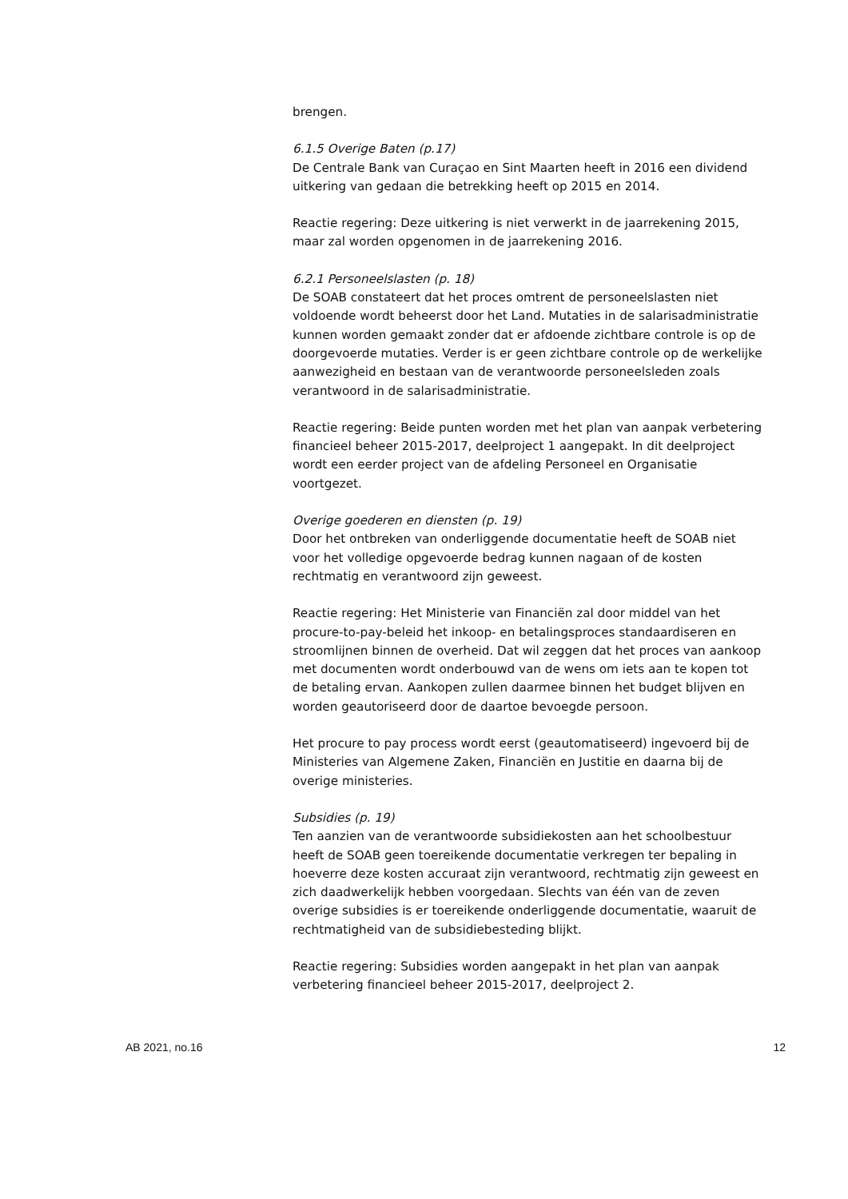brengen.
6.1.5 Overige Baten (p.17)
De Centrale Bank van Curaçao en Sint Maarten heeft in 2016 een dividend uitkering van gedaan die betrekking heeft op 2015 en 2014.
Reactie regering: Deze uitkering is niet verwerkt in de jaarrekening 2015, maar zal worden opgenomen in de jaarrekening 2016.
6.2.1 Personeelslasten (p. 18)
De SOAB constateert dat het proces omtrent de personeelslasten niet voldoende wordt beheerst door het Land. Mutaties in de salarisadministratie kunnen worden gemaakt zonder dat er afdoende zichtbare controle is op de doorgevoerde mutaties. Verder is er geen zichtbare controle op de werkelijke aanwezigheid en bestaan van de verantwoorde personeelsleden zoals verantwoord in de salarisadministratie.
Reactie regering: Beide punten worden met het plan van aanpak verbetering financieel beheer 2015-2017, deelproject 1 aangepakt. In dit deelproject wordt een eerder project van de afdeling Personeel en Organisatie voortgezet.
Overige goederen en diensten (p. 19)
Door het ontbreken van onderliggende documentatie heeft de SOAB niet voor het volledige opgevoerde bedrag kunnen nagaan of de kosten rechtmatig en verantwoord zijn geweest.
Reactie regering: Het Ministerie van Financiën zal door middel van het procure-to-pay-beleid het inkoop- en betalingsproces standaardiseren en stroomlijnen binnen de overheid. Dat wil zeggen dat het proces van aankoop met documenten wordt onderbouwd van de wens om iets aan te kopen tot de betaling ervan. Aankopen zullen daarmee binnen het budget blijven en worden geautoriseerd door de daartoe bevoegde persoon.
Het procure to pay process wordt eerst (geautomatiseerd) ingevoerd bij de Ministeries van Algemene Zaken, Financiën en Justitie en daarna bij de overige ministeries.
Subsidies (p. 19)
Ten aanzien van de verantwoorde subsidiekosten aan het schoolbestuur heeft de SOAB geen toereikende documentatie verkregen ter bepaling in hoeverre deze kosten accuraat zijn verantwoord, rechtmatig zijn geweest en zich daadwerkelijk hebben voorgedaan. Slechts van één van de zeven overige subsidies is er toereikende onderliggende documentatie, waaruit de rechtmatigheid van de subsidiebesteding blijkt.
Reactie regering: Subsidies worden aangepakt in het plan van aanpak verbetering financieel beheer 2015-2017, deelproject 2.
AB 2021, no.16 12